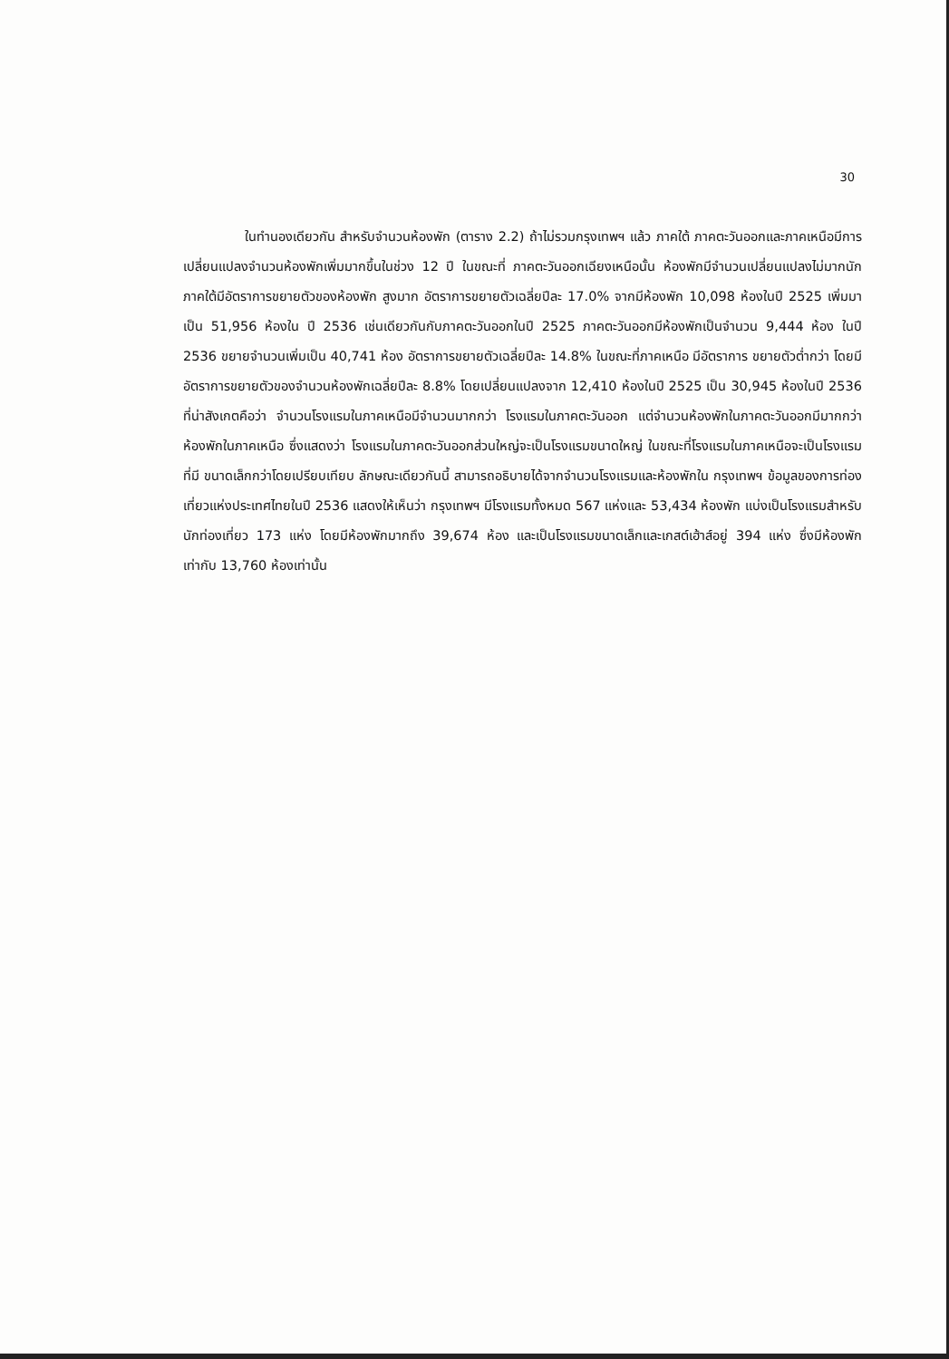30
ในทำนองเดียวกัน สำหรับจำนวนห้องพัก (ตาราง 2.2) ถ้าไม่รวมกรุงเทพฯ แล้ว ภาคใต้ ภาคตะวันออกและภาคเหนือมีการเปลี่ยนแปลงจำนวนห้องพักเพิ่มมากขึ้นในช่วง 12 ปี ในขณะที่ ภาคตะวันออกเฉียงเหนือนั้น ห้องพักมีจำนวนเปลี่ยนแปลงไม่มากนัก ภาคใต้มีอัตราการขยายตัวของห้องพัก สูงมาก อัตราการขยายตัวเฉลี่ยปีละ 17.0% จากมีห้องพัก 10,098 ห้องในปี 2525 เพิ่มมาเป็น 51,956 ห้องใน ปี 2536 เช่นเดียวกันกับภาคตะวันออกในปี 2525 ภาคตะวันออกมีห้องพักเป็นจำนวน 9,444 ห้อง ในปี 2536 ขยายจำนวนเพิ่มเป็น 40,741 ห้อง อัตราการขยายตัวเฉลี่ยปีละ 14.8% ในขณะที่ภาคเหนือ มีอัตราการ ขยายตัวต่ำกว่า โดยมีอัตราการขยายตัวของจำนวนห้องพักเฉลี่ยปีละ 8.8% โดยเปลี่ยนแปลงจาก 12,410 ห้องในปี 2525 เป็น 30,945 ห้องในปี 2536 ที่น่าสังเกตคือว่า จำนวนโรงแรมในภาคเหนือมีจำนวนมากกว่า โรงแรมในภาคตะวันออก แต่จำนวนห้องพักในภาคตะวันออกมีมากกว่าห้องพักในภาคเหนือ ซึ่งแสดงว่า โรงแรมในภาคตะวันออกส่วนใหญ่จะเป็นโรงแรมขนาดใหญ่ ในขณะที่โรงแรมในภาคเหนือจะเป็นโรงแรมที่มี ขนาดเล็กกว่าโดยเปรียบเทียบ ลักษณะเดียวกันนี้ สามารถอธิบายได้จากจำนวนโรงแรมและห้องพักใน กรุงเทพฯ ข้อมูลของการท่องเที่ยวแห่งประเทศไทยในปี 2536 แสดงให้เห็นว่า กรุงเทพฯ มีโรงแรมทั้งหมด 567 แห่งและ 53,434 ห้องพัก แบ่งเป็นโรงแรมสำหรับนักท่องเที่ยว 173 แห่ง โดยมีห้องพักมากถึง 39,674 ห้อง และเป็นโรงแรมขนาดเล็กและเกสต์เฮ้าส์อยู่ 394 แห่ง ซึ่งมีห้องพักเท่ากับ 13,760 ห้องเท่านั้น